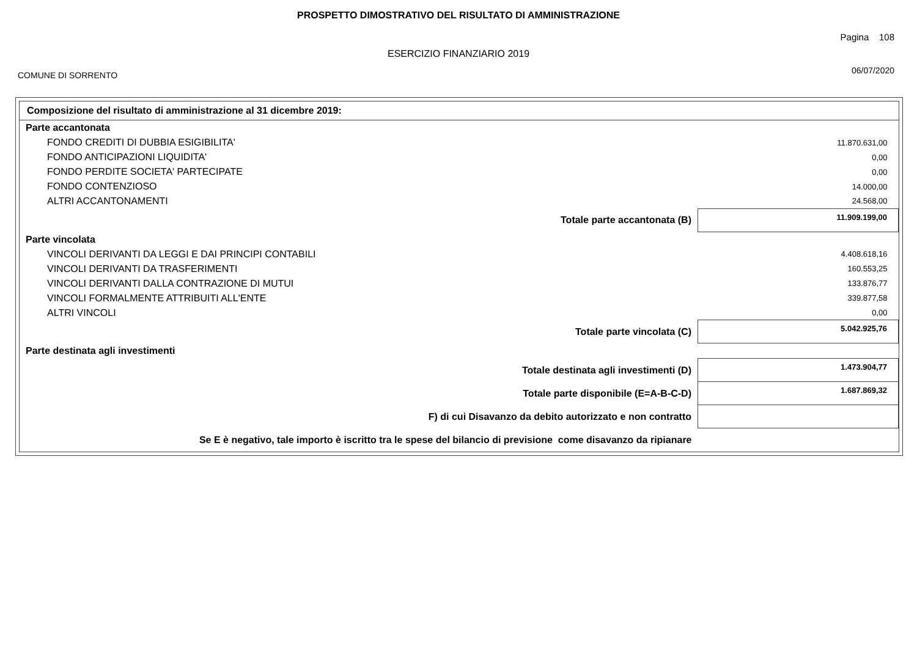PROSPETTO DIMOSTRATIVO DEL RISULTATO DI AMMINISTRAZIONE
Pagina 108
ESERCIZIO FINANZIARIO 2019
COMUNE DI SORRENTO 06/07/2020
Composizione del risultato di amministrazione al 31 dicembre 2019:
| Parte accantonata | |
| FONDO CREDITI DI DUBBIA ESIGIBILITA' | 11.870.631,00 |
| FONDO ANTICIPAZIONI LIQUIDITA' | 0,00 |
| FONDO PERDITE SOCIETA' PARTECIPATE | 0,00 |
| FONDO CONTENZIOSO | 14.000,00 |
| ALTRI ACCANTONAMENTI | 24.568,00 |
| Totale parte accantonata (B) | 11.909.199,00 |
| Parte vincolata | |
| VINCOLI DERIVANTI DA LEGGI E DAI PRINCIPI CONTABILI | 4.408.618,16 |
| VINCOLI DERIVANTI DA TRASFERIMENTI | 160.553,25 |
| VINCOLI DERIVANTI DALLA CONTRAZIONE DI MUTUI | 133.876,77 |
| VINCOLI FORMALMENTE ATTRIBUITI ALL'ENTE | 339.877,58 |
| ALTRI VINCOLI | 0,00 |
| Totale parte vincolata (C) | 5.042.925,76 |
| Parte destinata agli investimenti | |
| Totale destinata agli investimenti (D) | 1.473.904,77 |
| Totale parte disponibile (E=A-B-C-D) | 1.687.869,32 |
| F) di cui Disavanzo da debito autorizzato e non contratto | |
| Se E è negativo, tale importo è iscritto tra le spese del bilancio di previsione come disavanzo da ripianare | |